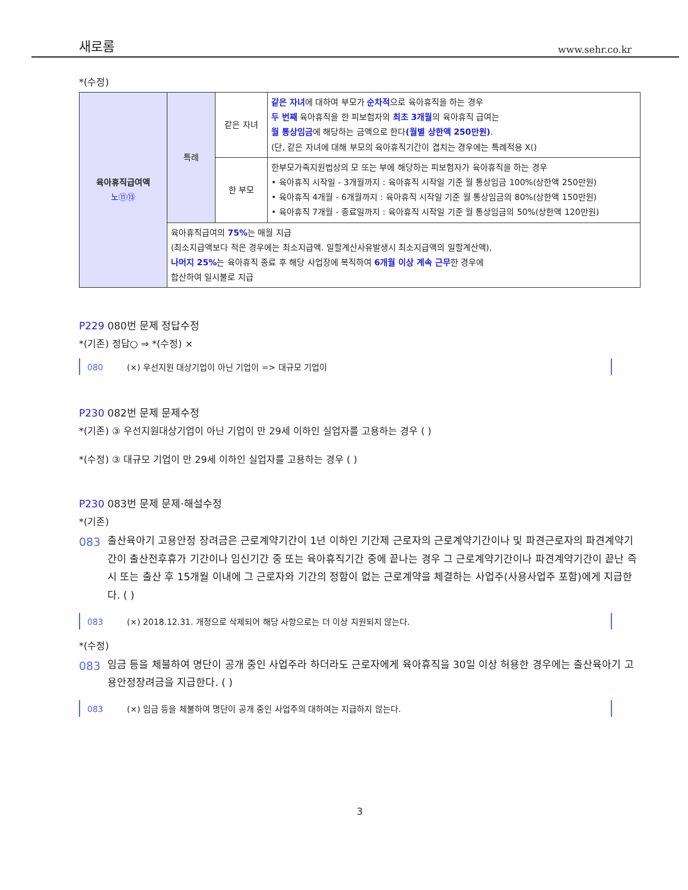새로롬 www.sehr.co.kr
*(수정)
| 육아휴직급여액 노⑪⑬ | 특례 | 같은 자녀 | 같은 자녀 에 대하여 부모가 순차적 으로 육아휴직을 하는 경우 두 번째 육아휴직을 한 피보험자의 최초 3개월 의 육아휴직 급여는 월 통상임금 에 해당하는 금액으로 한다 (월별 상한액 250만원) . (단, 같은 자녀에 대해 부모의 육아휴직기간이 겹치는 경우에는 특례적용 X() |
| | | 한 부모 | 한부모가족지원법상의 모 또는 부에 해당하는 피보험자가 육아휴직을 하는 경우 • 육아휴직 시작일 - 3개월까지 : 육아휴직 시작일 기준 월 통상임금 100%(상한액 250만원) • 육아휴직 4개월 - 6개월까지 : 육아휴직 시작일 기준 월 통상임금의 80%(상한액 150만원) • 육아휴직 7개월 - 종료일까지 : 육아휴직 시작일 기준 월 통상임금의 50%(상한액 120만원) |
| | 육아휴직급여의 75% 는 매월 지급 (최소지급액보다 적은 경우에는 최소지급액. 일할계산사유발생시 최소지급액의 일할계산액), 나머지 25% 는 육아휴직 종료 후 해당 사업장에 복직하여 6개월 이상 계속 근무 한 경우에 합산하여 일시불로 지급 | | |
P229 080번 문제 정답수정
*(기존) 정답○ ⇒ *(수정) ×
080 (×) 우선지원 대상기업이 아닌 기업이 => 대규모 기업이
P230 082번 문제 문제수정
*(기존) ③ 우선지원대상기업이 아닌 기업이 만 29세 이하인 실업자를 고용하는 경우 ( )
*(수정) ③ 대규모 기업이 만 29세 이하인 실업자를 고용하는 경우 ( )
P230 083번 문제 문제·해설수정
*(기존)
083 출산육아기 고용안정 장려금은 근로계약기간이 1년 이하인 기간제 근로자의 근로계약기간이나 및 파견근로자의 파견계약기간이 출산전후휴가 기간이나 임신기간 중 또는 육아휴직기간 중에 끝나는 경우 그 근로계약기간이나 파견계약기간이 끝난 즉시 또는 출산 후 15개월 이내에 그 근로자와 기간의 정함이 없는 근로계약을 체결하는 사업주(사용사업주 포함)에게 지급한다. ( )
083 (×) 2018.12.31. 개정으로 삭제되어 해당 사항으로는 더 이상 지원되지 않는다.
*(수정)
083 임금 등을 체불하여 명단이 공개 중인 사업주라 하더라도 근로자에게 육아휴직을 30일 이상 허용한 경우에는 출산육아기 고용안정장려금을 지급한다. ( )
083 (×) 임금 등을 체불하여 명단이 공개 중인 사업주의 대하여는 지급하지 않는다.
3